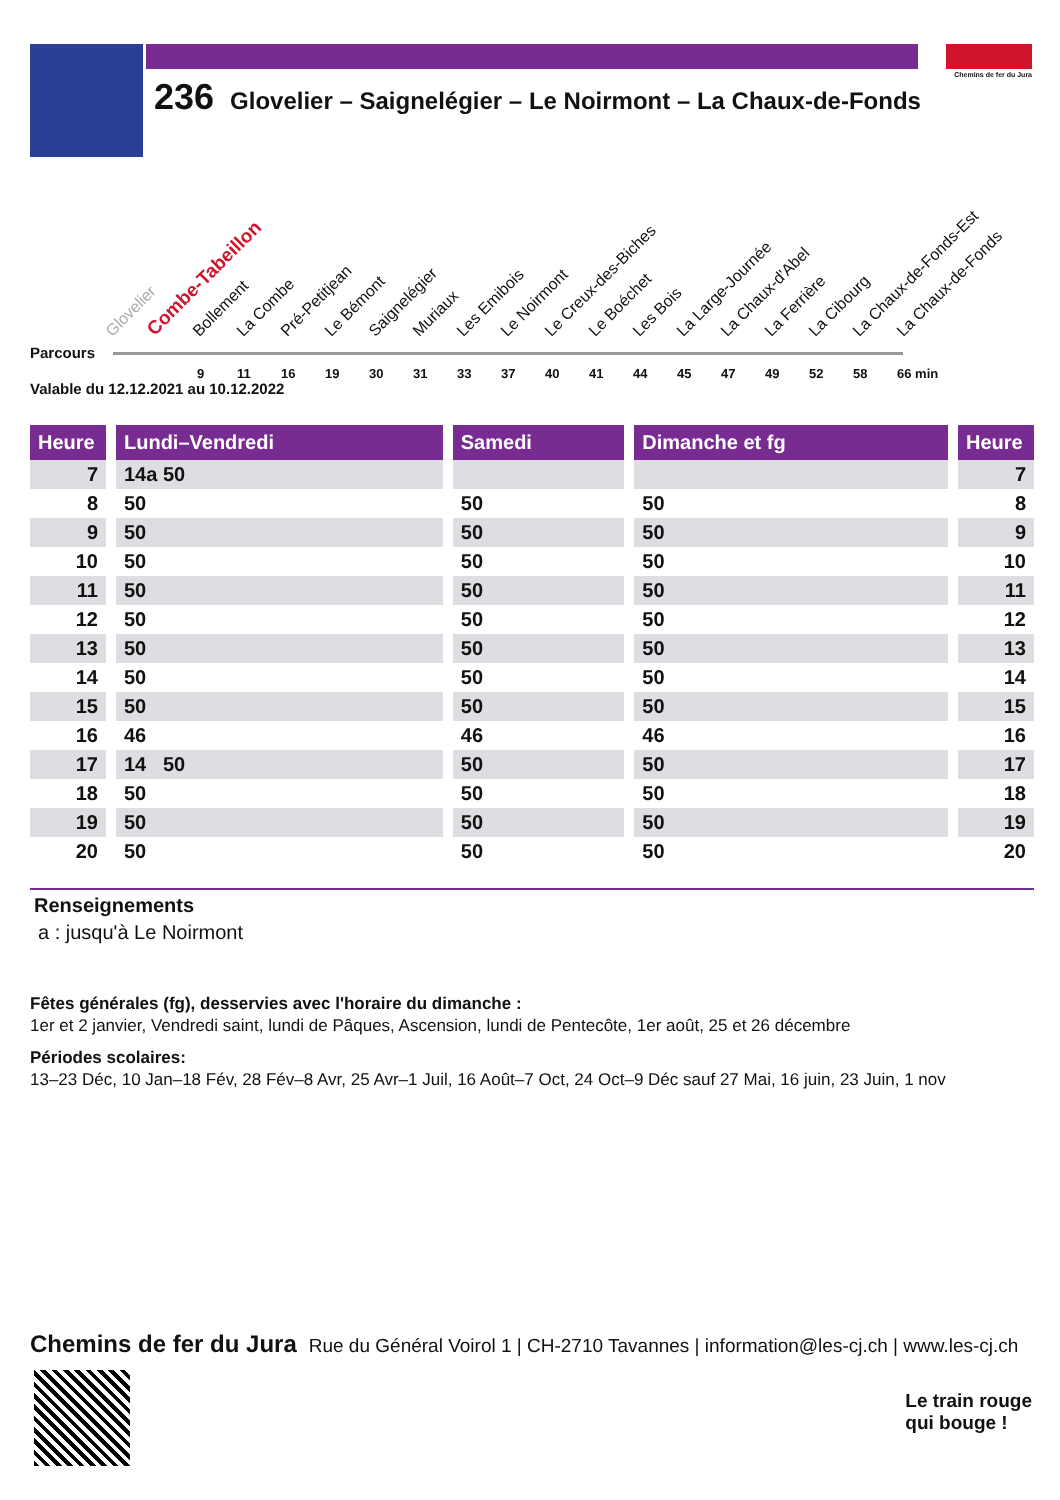Chemins de fer du Jura
236 Glovelier – Saignelégier – Le Noirmont – La Chaux-de-Fonds
Glovelier Combe-Tabeillon Bollement La Combe Pré-Petitjean Le Bémont Saignelégier Muriaux Les Emibois Le Noirmont Le Creux-des-Biches Le Boéchet Les Bois La Large-Journée La Chaux-d'Abel La Ferrière La Cibourg La Chaux-de-Fonds-Est La Chaux-de-Fonds
Parcours
9 11 16 19 30 31 33 37 40 41 44 45 47 49 52 58 66 min
Valable du 12.12.2021 au 10.12.2022
| Heure | | Lundi–Vendredi | | Samedi | | Dimanche et fg | | Heure |
| 7 | | 14a 50 | | | | | | 7 |
| 8 | | 50 | | 50 | | 50 | | 8 |
| 9 | | 50 | | 50 | | 50 | | 9 |
| 10 | | 50 | | 50 | | 50 | | 10 |
| 11 | | 50 | | 50 | | 50 | | 11 |
| 12 | | 50 | | 50 | | 50 | | 12 |
| 13 | | 50 | | 50 | | 50 | | 13 |
| 14 | | 50 | | 50 | | 50 | | 14 |
| 15 | | 50 | | 50 | | 50 | | 15 |
| 16 | | 46 | | 46 | | 46 | | 16 |
| 17 | | 14 50 | | 50 | | 50 | | 17 |
| 18 | | 50 | | 50 | | 50 | | 18 |
| 19 | | 50 | | 50 | | 50 | | 19 |
| 20 | | 50 | | 50 | | 50 | | 20 |
Renseignements
a : jusqu'à Le Noirmont
Fêtes générales (fg), desservies avec l'horaire du dimanche :
1er et 2 janvier, Vendredi saint, lundi de Pâques, Ascension, lundi de Pentecôte, 1er août, 25 et 26 décembre
Périodes scolaires:
13–23 Déc, 10 Jan–18 Fév, 28 Fév–8 Avr, 25 Avr–1 Juil, 16 Août–7 Oct, 24 Oct–9 Déc sauf 27 Mai, 16 juin, 23 Juin, 1 nov
Chemins de fer du Jura Rue du Général Voirol 1 | CH-2710 Tavannes | information@les-cj.ch | www.les-cj.ch
Le train rouge
qui bouge !